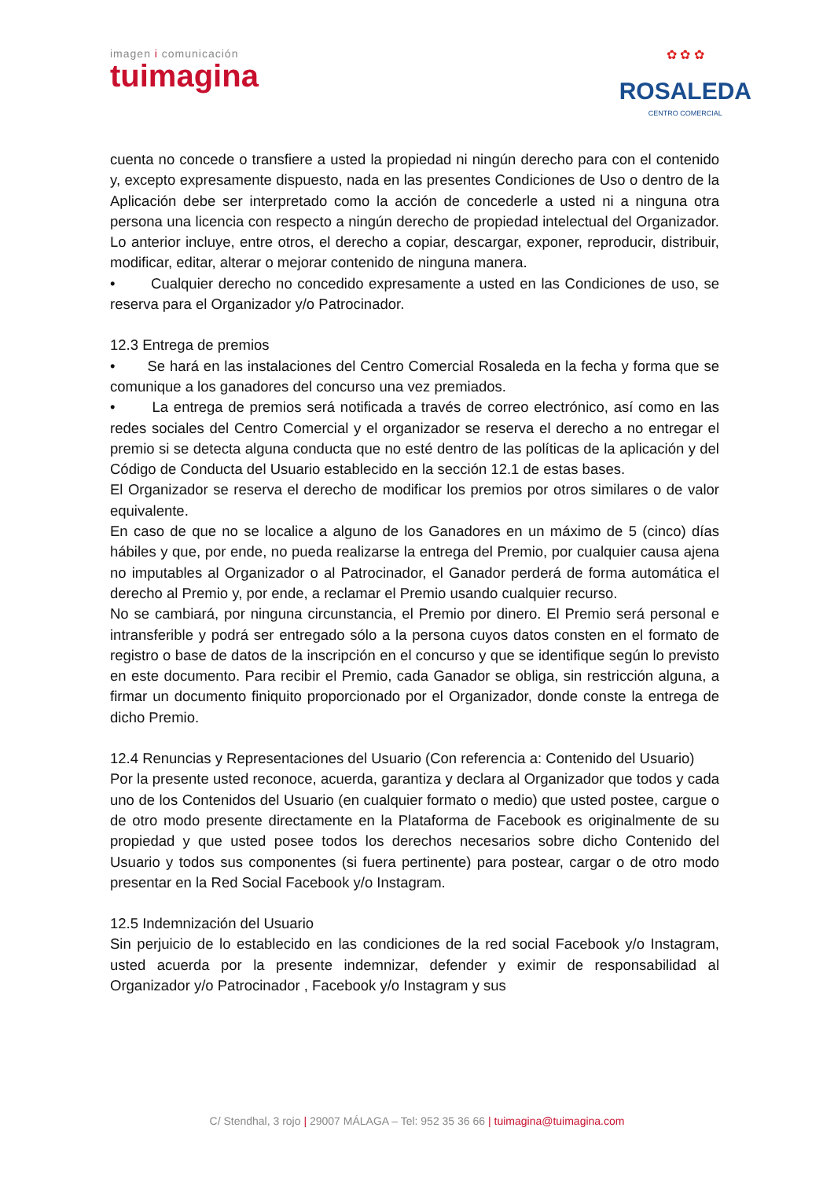imagen i comunicación
tuimagina
✿ ✿ ✿
ROSALEDA
CENTRO COMERCIAL
cuenta no concede o transfiere a usted la propiedad ni ningún derecho para con el contenido y, excepto expresamente dispuesto, nada en las presentes Condiciones de Uso o dentro de la Aplicación debe ser interpretado como la acción de concederle a usted ni a ninguna otra persona una licencia con respecto a ningún derecho de propiedad intelectual del Organizador. Lo anterior incluye, entre otros, el derecho a copiar, descargar, exponer, reproducir, distribuir, modificar, editar, alterar o mejorar contenido de ninguna manera.
• Cualquier derecho no concedido expresamente a usted en las Condiciones de uso, se reserva para el Organizador y/o Patrocinador.
12.3 Entrega de premios
• Se hará en las instalaciones del Centro Comercial Rosaleda en la fecha y forma que se comunique a los ganadores del concurso una vez premiados.
• La entrega de premios será notificada a través de correo electrónico, así como en las redes sociales del Centro Comercial y el organizador se reserva el derecho a no entregar el premio si se detecta alguna conducta que no esté dentro de las políticas de la aplicación y del Código de Conducta del Usuario establecido en la sección 12.1 de estas bases.
El Organizador se reserva el derecho de modificar los premios por otros similares o de valor equivalente.
En caso de que no se localice a alguno de los Ganadores en un máximo de 5 (cinco) días hábiles y que, por ende, no pueda realizarse la entrega del Premio, por cualquier causa ajena no imputables al Organizador o al Patrocinador, el Ganador perderá de forma automática el derecho al Premio y, por ende, a reclamar el Premio usando cualquier recurso.
No se cambiará, por ninguna circunstancia, el Premio por dinero. El Premio será personal e intransferible y podrá ser entregado sólo a la persona cuyos datos consten en el formato de registro o base de datos de la inscripción en el concurso y que se identifique según lo previsto en este documento. Para recibir el Premio, cada Ganador se obliga, sin restricción alguna, a firmar un documento finiquito proporcionado por el Organizador, donde conste la entrega de dicho Premio.
12.4 Renuncias y Representaciones del Usuario (Con referencia a: Contenido del Usuario)
Por la presente usted reconoce, acuerda, garantiza y declara al Organizador que todos y cada uno de los Contenidos del Usuario (en cualquier formato o medio) que usted postee, cargue o de otro modo presente directamente en la Plataforma de Facebook es originalmente de su propiedad y que usted posee todos los derechos necesarios sobre dicho Contenido del Usuario y todos sus componentes (si fuera pertinente) para postear, cargar o de otro modo presentar en la Red Social Facebook y/o Instagram.
12.5 Indemnización del Usuario
Sin perjuicio de lo establecido en las condiciones de la red social Facebook y/o Instagram, usted acuerda por la presente indemnizar, defender y eximir de responsabilidad al Organizador y/o Patrocinador , Facebook y/o Instagram y sus
C/ Stendhal, 3 rojo | 29007 MÁLAGA – Tel: 952 35 36 66 | tuimagina@tuimagina.com